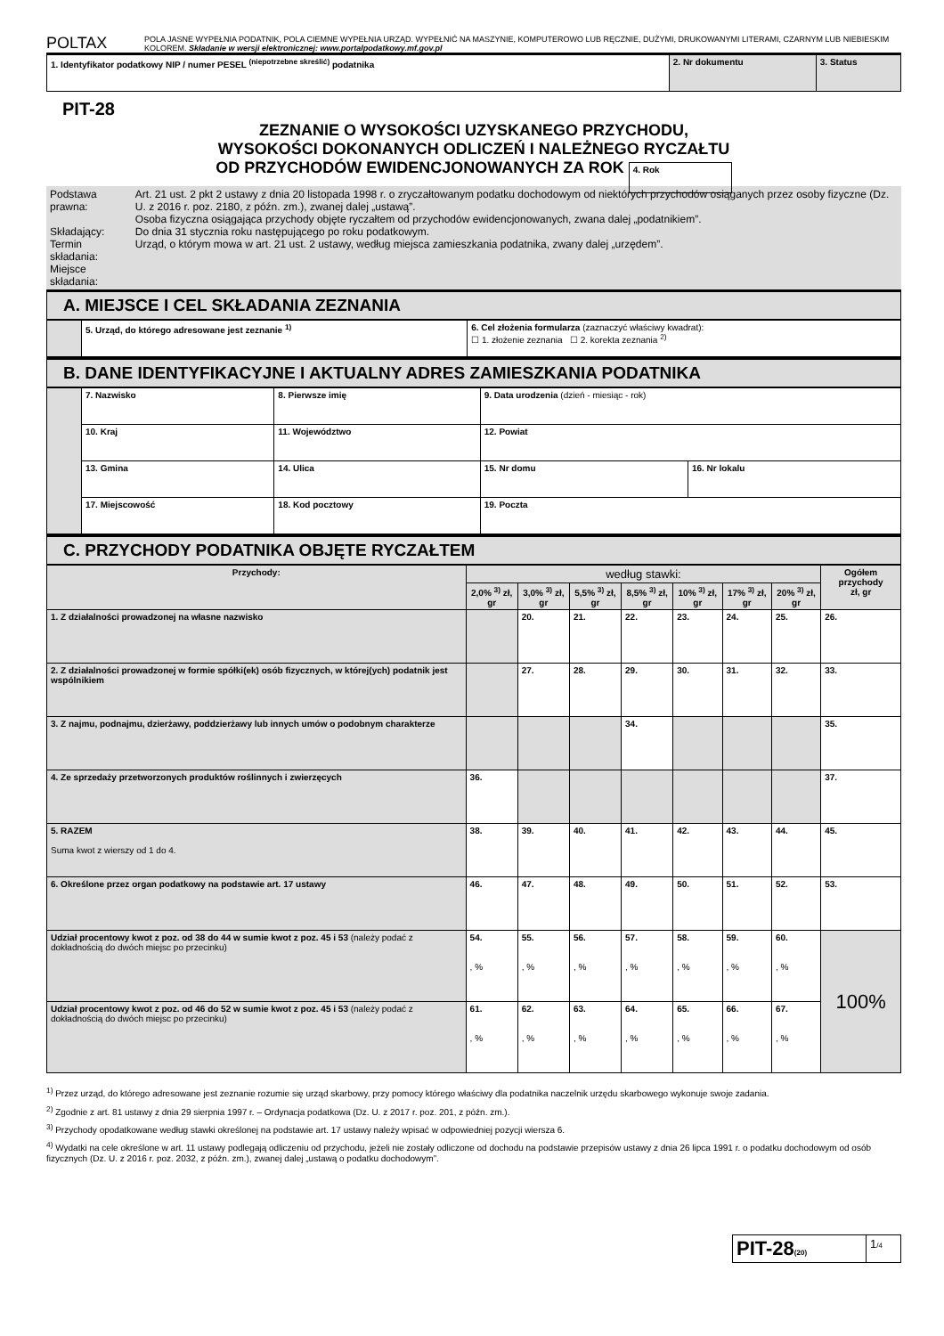POLTAX
POLA JASNE WYPEŁNIA PODATNIK, POLA CIEMNE WYPEŁNIA URZĄD. WYPEŁNIĆ NA MASZYNIE, KOMPUTEROWO LUB RĘCZNIE, DUŻYMI, DRUKOWANYMI LITERAMI, CZARNYM LUB NIEBIESKIM KOLOREM. Składanie w wersji elektronicznej: www.portalpodatkowy.mf.gov.pl
| 1. Identyfikator podatkowy NIP / numer PESEL <sup>(niepotrzebne skreślić)</sup> podatnika | 2. Nr dokumentu | 3. Status |
PIT-28
ZEZNANIE O WYSOKOŚCI UZYSKANEGO PRZYCHODU,
WYSOKOŚCI DOKONANYCH ODLICZEŃ I NALEŻNEGO RYCZAŁTU
OD PRZYCHODÓW EWIDENCJONOWANYCH ZA ROK 4. Rok
| Podstawa prawna: Składający: Termin składania: Miejsce składania: | Art. 21 ust. 2 pkt 2 ustawy z dnia 20 listopada 1998 r. o zryczałtowanym podatku dochodowym od niektórych przychodów osiąganych przez osoby fizyczne (Dz. U. z 2016 r. poz. 2180, z późn. zm.), zwanej dalej „ustawą”. Osoba fizyczna osiągająca przychody objęte ryczałtem od przychodów ewidencjonowanych, zwana dalej „podatnikiem”. Do dnia 31 stycznia roku następującego po roku podatkowym. Urząd, o którym mowa w art. 21 ust. 2 ustawy, według miejsca zamieszkania podatnika, zwany dalej „urzędem”. |
A. MIEJSCE I CEL SKŁADANIA ZEZNANIA
| | 5. Urząd, do którego adresowane jest zeznanie <sup>1)</sup> | 6. Cel złożenia formularza (zaznaczyć właściwy kwadrat): ☐ 1. złożenie zeznania ☐ 2. korekta zeznania <sup>2)</sup> |
B. DANE IDENTYFIKACYJNE I AKTUALNY ADRES ZAMIESZKANIA PODATNIKA
| | 7. Nazwisko | | 8. Pierwsze imię | | 9. Data urodzenia (dzień - miesiąc - rok) | |
| | 10. Kraj | 11. Województwo | | | 12. Powiat | |
| | 13. Gmina | 14. Ulica | | | 15. Nr domu | 16. Nr lokalu |
| | 17. Miejscowość | | 18. Kod pocztowy | 19. Poczta | | |
C. PRZYCHODY PODATNIKA OBJĘTE RYCZAŁTEM
| Przychody: | według stawki: | | | | | | | Ogółem przychody zł, gr |
| --- | --- | --- | --- | --- | --- | --- | --- | --- |
| | 2,0% <sup>3)</sup> zł, gr | 3,0% <sup>3)</sup> zł, gr | 5,5% <sup>3)</sup> zł, gr | 8,5% <sup>3)</sup> zł, gr | 10% <sup>3)</sup> zł, gr | 17% <sup>3)</sup> zł, gr | 20% <sup>3)</sup> zł, gr | |
| 1. Z działalności prowadzonej na własne nazwisko | | 20. | 21. | 22. | 23. | 24. | 25. | 26. |
| 2. Z działalności prowadzonej w formie spółki(ek) osób fizycznych, w której(ych) podatnik jest wspólnikiem | | 27. | 28. | 29. | 30. | 31. | 32. | 33. |
| 3. Z najmu, podnajmu, dzierżawy, poddzierżawy lub innych umów o podobnym charakterze | | | | 34. | | | | 35. |
| 4. Ze sprzedaży przetworzonych produktów roślinnych i zwierzęcych | 36. | | | | | | | 37. |
| 5. RAZEM Suma kwot z wierszy od 1 do 4. | 38. | 39. | 40. | 41. | 42. | 43. | 44. | 45. |
| 6. Określone przez organ podatkowy na podstawie art. 17 ustawy | 46. | 47. | 48. | 49. | 50. | 51. | 52. | 53. |
| Udział procentowy kwot z poz. od 38 do 44 w sumie kwot z poz. 45 i 53 (należy podać z dokładnością do dwóch miejsc po przecinku) | 54. , % | 55. , % | 56. , % | 57. , % | 58. , % | 59. , % | 60. , % | 100% |
| Udział procentowy kwot z poz. od 46 do 52 w sumie kwot z poz. 45 i 53 (należy podać z dokładnością do dwóch miejsc po przecinku) | 61. , % | 62. , % | 63. , % | 64. , % | 65. , % | 66. , % | 67. , % | |
<sup>1)</sup> Przez urząd, do którego adresowane jest zeznanie rozumie się urząd skarbowy, przy pomocy którego właściwy dla podatnika naczelnik urzędu skarbowego wykonuje swoje zadania.
<sup>2)</sup> Zgodnie z art. 81 ustawy z dnia 29 sierpnia 1997 r. – Ordynacja podatkowa (Dz. U. z 2017 r. poz. 201, z późn. zm.).
<sup>3)</sup> Przychody opodatkowane według stawki określonej na podstawie art. 17 ustawy należy wpisać w odpowiedniej pozycji wiersza 6.
<sup>4)</sup> Wydatki na cele określone w art. 11 ustawy podlegają odliczeniu od przychodu, jeżeli nie zostały odliczone od dochodu na podstawie przepisów ustawy z dnia 26 lipca 1991 r. o podatku dochodowym od osób fizycznych (Dz. U. z 2016 r. poz. 2032, z późn. zm.), zwanej dalej „ustawą o podatku dochodowym”.
| PIT-28 (20) | 1 /4 |